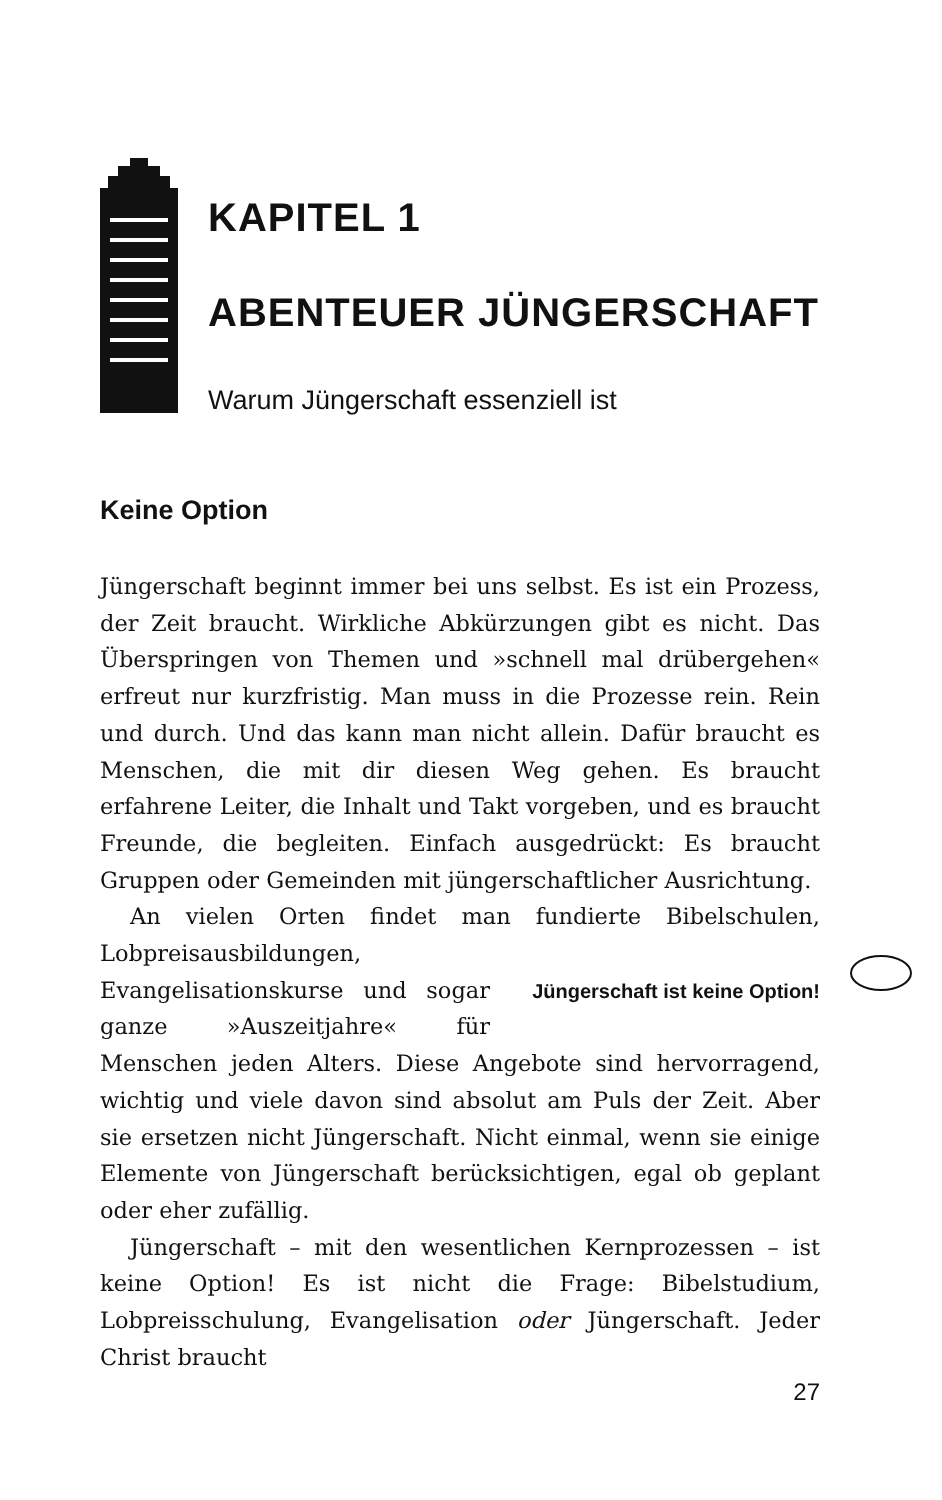KAPITEL 1
ABENTEUER JÜNGERSCHAFT
Warum Jüngerschaft essenziell ist
Keine Option
Jüngerschaft beginnt immer bei uns selbst. Es ist ein Prozess, der Zeit braucht. Wirkliche Abkürzungen gibt es nicht. Das Überspringen von Themen und »schnell mal drübergehen« erfreut nur kurzfristig. Man muss in die Prozesse rein. Rein und durch. Und das kann man nicht allein. Dafür braucht es Menschen, die mit dir diesen Weg gehen. Es braucht erfahrene Leiter, die Inhalt und Takt vorgeben, und es braucht Freunde, die begleiten. Einfach ausgedrückt: Es braucht Gruppen oder Gemeinden mit jüngerschaftlicher Ausrichtung.
An vielen Orten findet man fundierte Bibelschulen, Lobpreisausbildungen, Jüngerschaft ist keine Option! Evangelisationskurse und sogar ganze »Auszeitjahre« für Menschen jeden Alters. Diese Angebote sind hervorragend, wichtig und viele davon sind absolut am Puls der Zeit. Aber sie ersetzen nicht Jüngerschaft. Nicht einmal, wenn sie einige Elemente von Jüngerschaft berücksichtigen, egal ob geplant oder eher zufällig.
Jüngerschaft – mit den wesentlichen Kernprozessen – ist keine Option! Es ist nicht die Frage: Bibelstudium, Lobpreisschulung, Evangelisation oder Jüngerschaft. Jeder Christ braucht
27